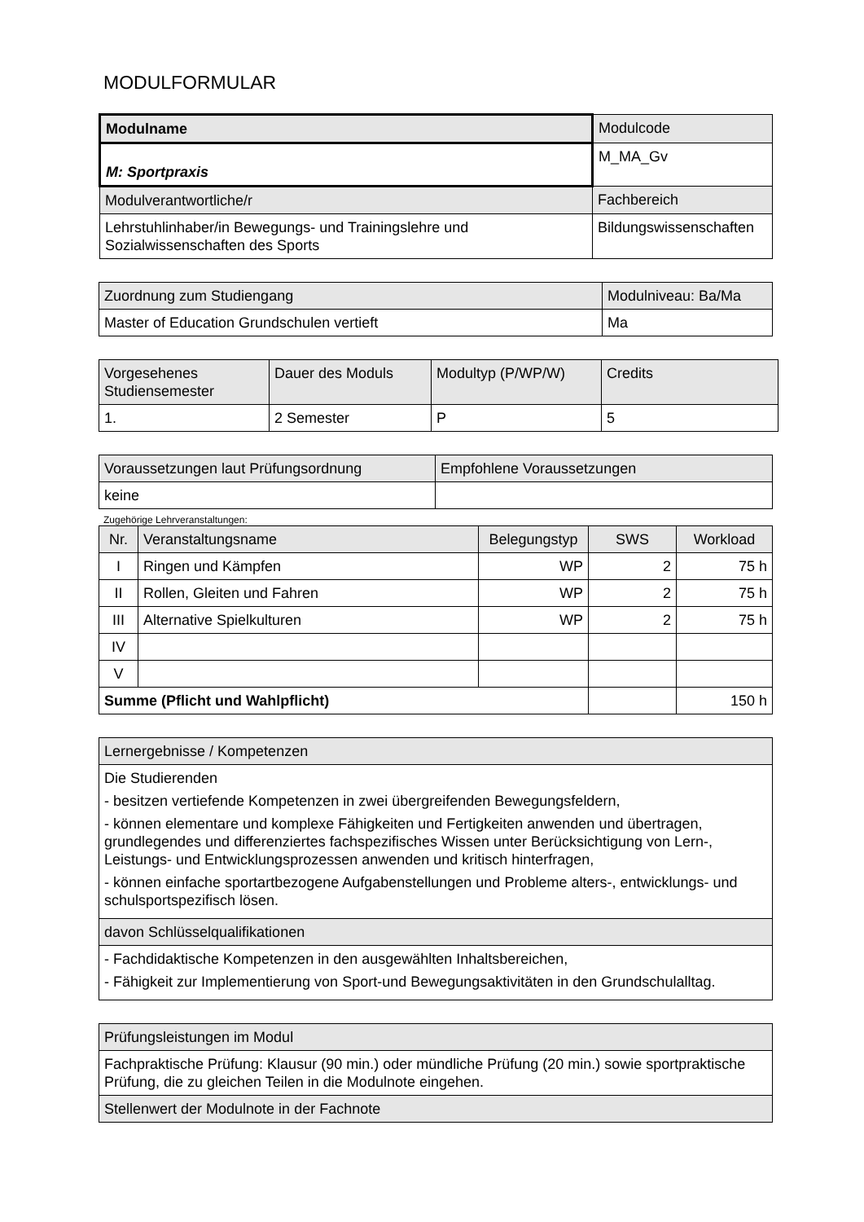MODULFORMULAR
| Modulname | Modulcode |
| M: Sportpraxis | M_MA_Gv |
| Modulverantwortliche/r | Fachbereich |
| Lehrstuhlinhaber/in Bewegungs- und Trainingslehre und Sozialwissenschaften des Sports | Bildungswissenschaften |
| Zuordnung zum Studiengang | Modulniveau: Ba/Ma |
| Master of Education Grundschulen vertieft | Ma |
| Vorgesehenes Studiensemester | Dauer des Moduls | Modultyp (P/WP/W) | Credits |
| 1. | 2 Semester | P | 5 |
| Voraussetzungen laut Prüfungsordnung | Empfohlene Voraussetzungen |
| keine | |
Zugehörige Lehrveranstaltungen:
| Nr. | Veranstaltungsname | Belegungstyp | SWS | Workload |
| --- | --- | --- | --- | --- |
| I | Ringen und Kämpfen | WP | 2 | 75 h |
| II | Rollen, Gleiten und Fahren | WP | 2 | 75 h |
| III | Alternative Spielkulturen | WP | 2 | 75 h |
| IV | | | | |
| V | | | | |
| Summe (Pflicht und Wahlpflicht) | | | | 150 h |
| Lernergebnisse / Kompetenzen |
| Die Studierenden - besitzen vertiefende Kompetenzen in zwei übergreifenden Bewegungsfeldern, - können elementare und komplexe Fähigkeiten und Fertigkeiten anwenden und übertragen, grundlegendes und differenziertes fachspezifisches Wissen unter Berücksichtigung von Lern-, Leistungs- und Entwicklungsprozessen anwenden und kritisch hinterfragen, - können einfache sportartbezogene Aufgabenstellungen und Probleme alters-, entwicklungs- und schulsportspezifisch lösen. |
| davon Schlüsselqualifikationen |
| - Fachdidaktische Kompetenzen in den ausgewählten Inhaltsbereichen, - Fähigkeit zur Implementierung von Sport-und Bewegungsaktivitäten in den Grundschulalltag. |
| Prüfungsleistungen im Modul |
| Fachpraktische Prüfung: Klausur (90 min.) oder mündliche Prüfung (20 min.) sowie sportpraktische Prüfung, die zu gleichen Teilen in die Modulnote eingehen. |
| Stellenwert der Modulnote in der Fachnote |